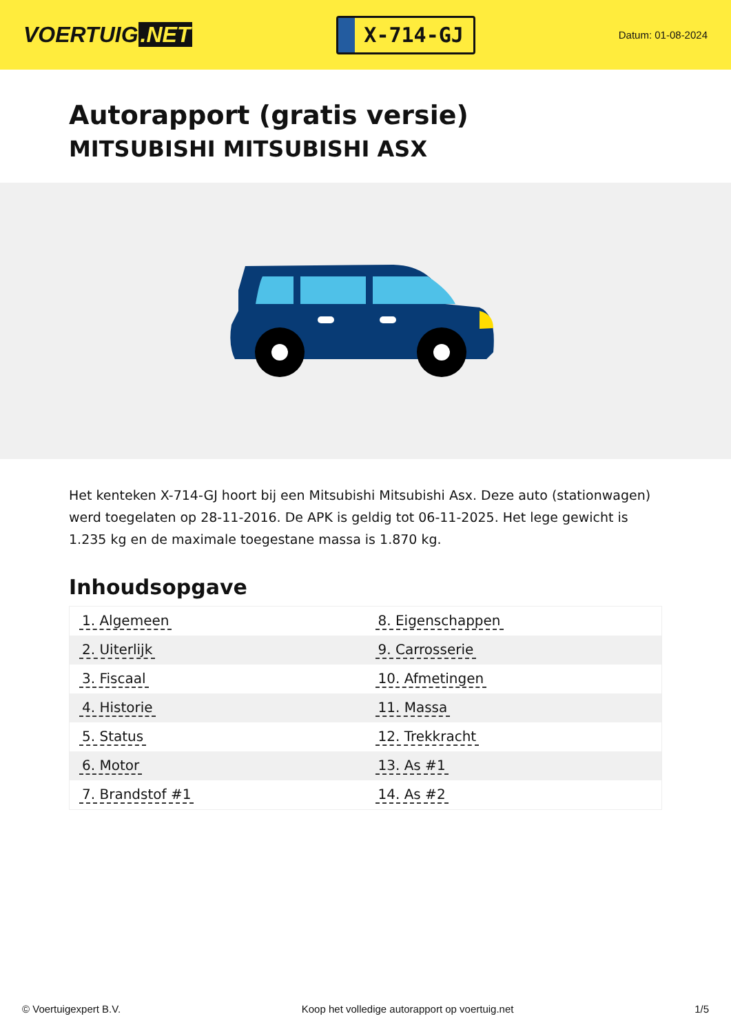VOERTUIG.NET
X-714-GJ
Datum: 01-08-2024
Autorapport (gratis versie)
MITSUBISHI MITSUBISHI ASX
Het kenteken X-714-GJ hoort bij een Mitsubishi Mitsubishi Asx. Deze auto (stationwagen) werd toegelaten op 28-11-2016. De APK is geldig tot 06-11-2025. Het lege gewicht is 1.235 kg en de maximale toegestane massa is 1.870 kg.
Inhoudsopgave
| 1. Algemeen | 8. Eigenschappen |
| 2. Uiterlijk | 9. Carrosserie |
| 3. Fiscaal | 10. Afmetingen |
| 4. Historie | 11. Massa |
| 5. Status | 12. Trekkracht |
| 6. Motor | 13. As #1 |
| 7. Brandstof #1 | 14. As #2 |
© Voertuigexpert B.V. Koop het volledige autorapport op voertuig.net
1/5